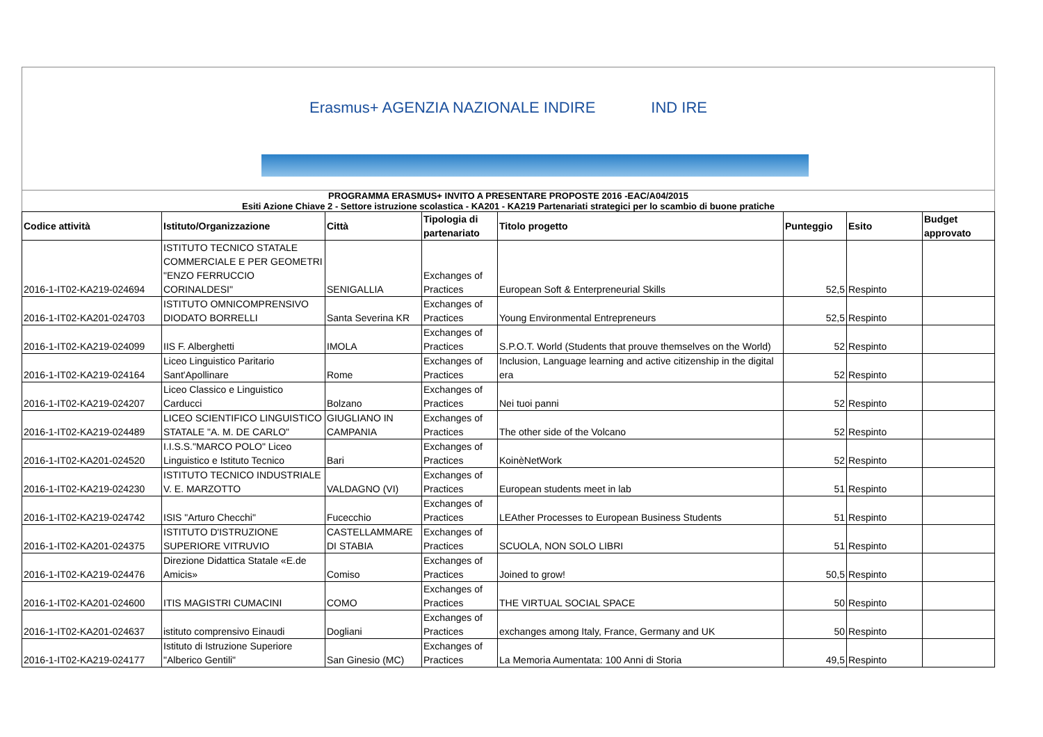Erasmus+ AGENZIA NAZIONALE INDIRE IND IRE
PROGRAMMA ERASMUS+ INVITO A PRESENTARE PROPOSTE 2016 -EAC/A04/2015
Esiti Azione Chiave 2 - Settore istruzione scolastica - KA201 - KA219 Partenariati strategici per lo scambio di buone pratiche
| Codice attività | Istituto/Organizzazione | Città | Tipologia di partenariato | Titolo progetto | Punteggio | Esito | Budget approvato |
| --- | --- | --- | --- | --- | --- | --- | --- |
| 2016-1-IT02-KA219-024694 | ISTITUTO TECNICO STATALE COMMERCIALE E PER GEOMETRI "ENZO FERRUCCIO CORINALDESI" | SENIGALLIA | Exchanges of Practices | European Soft & Enterpreneurial Skills | 52,5 | Respinto | |
| 2016-1-IT02-KA201-024703 | ISTITUTO OMNICOMPRENSIVO DIODATO BORRELLI | Santa Severina KR | Exchanges of Practices | Young Environmental Entrepreneurs | 52,5 | Respinto | |
| 2016-1-IT02-KA219-024099 | IIS F. Alberghetti | IMOLA | Exchanges of Practices | S.P.O.T. World (Students that prouve themselves on the World) | 52 | Respinto | |
| 2016-1-IT02-KA219-024164 | Liceo Linguistico Paritario Sant'Apollinare | Rome | Exchanges of Practices | Inclusion, Language learning and active citizenship in the digital era | 52 | Respinto | |
| 2016-1-IT02-KA219-024207 | Liceo Classico e Linguistico Carducci | Bolzano | Exchanges of Practices | Nei tuoi panni | 52 | Respinto | |
| 2016-1-IT02-KA219-024489 | LICEO SCIENTIFICO LINGUISTICO STATALE "A. M. DE CARLO" | GIUGLIANO IN CAMPANIA | Exchanges of Practices | The other side of the Volcano | 52 | Respinto | |
| 2016-1-IT02-KA201-024520 | I.I.S.S."MARCO POLO" Liceo Linguistico e Istituto Tecnico | Bari | Exchanges of Practices | KoinèNetWork | 52 | Respinto | |
| 2016-1-IT02-KA219-024230 | ISTITUTO TECNICO INDUSTRIALE V. E. MARZOTTO | VALDAGNO (VI) | Exchanges of Practices | European students meet in lab | 51 | Respinto | |
| 2016-1-IT02-KA219-024742 | ISIS "Arturo Checchi" | Fucecchio | Exchanges of Practices | LEAther Processes to European Business Students | 51 | Respinto | |
| 2016-1-IT02-KA201-024375 | ISTITUTO D'ISTRUZIONE SUPERIORE VITRUVIO | CASTELLAMMARE DI STABIA | Exchanges of Practices | SCUOLA, NON SOLO LIBRI | 51 | Respinto | |
| 2016-1-IT02-KA219-024476 | Direzione Didattica Statale «E.de Amicis» | Comiso | Exchanges of Practices | Joined to grow! | 50,5 | Respinto | |
| 2016-1-IT02-KA201-024600 | ITIS MAGISTRI CUMACINI | COMO | Exchanges of Practices | THE VIRTUAL SOCIAL SPACE | 50 | Respinto | |
| 2016-1-IT02-KA201-024637 | istituto comprensivo Einaudi | Dogliani | Exchanges of Practices | exchanges among Italy, France, Germany and UK | 50 | Respinto | |
| 2016-1-IT02-KA219-024177 | Istituto di Istruzione Superiore "Alberico Gentili" | San Ginesio (MC) | Exchanges of Practices | La Memoria Aumentata: 100 Anni di Storia | 49,5 | Respinto | |